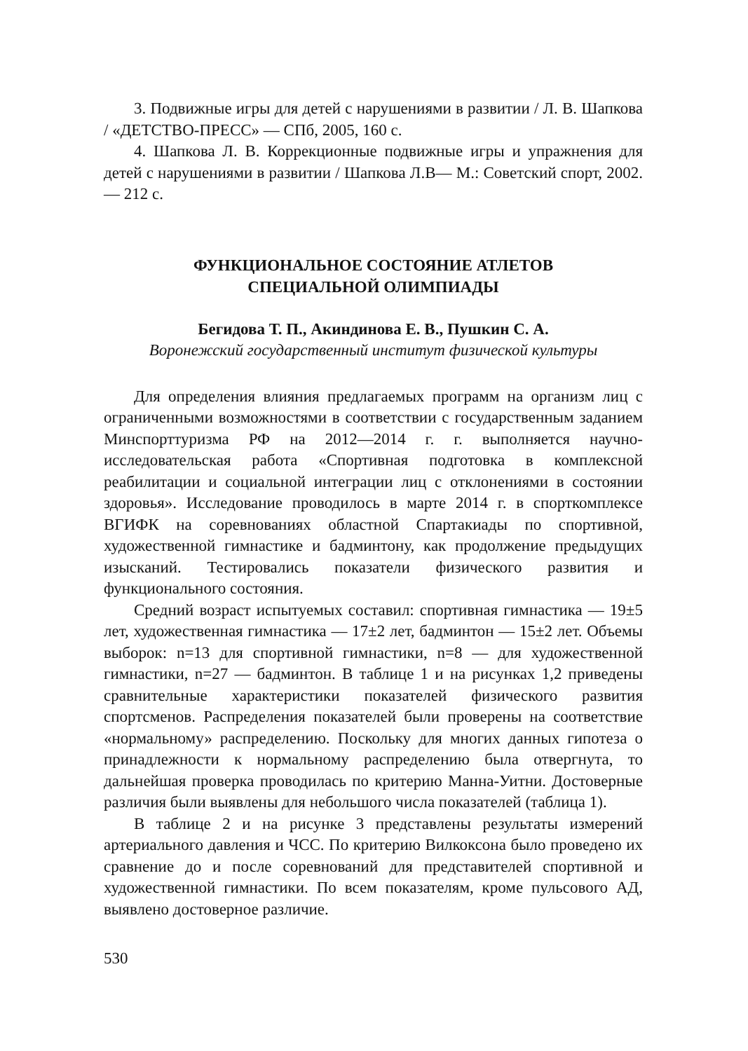3. Подвижные игры для детей с нарушениями в развитии / Л. В. Шапкова / «ДЕТСТВО-ПРЕСС» — СПб, 2005, 160 с.
4. Шапкова Л. В. Коррекционные подвижные игры и упражнения для детей с нарушениями в развитии / Шапкова Л.В— М.: Советский спорт, 2002. — 212 с.
ФУНКЦИОНАЛЬНОЕ СОСТОЯНИЕ АТЛЕТОВ
СПЕЦИАЛЬНОЙ ОЛИМПИАДЫ
Бегидова Т. П., Акиндинова Е. В., Пушкин С. А.
Воронежский государственный институт физической культуры
Для определения влияния предлагаемых программ на организм лиц с ограниченными возможностями в соответствии с государственным заданием Минспорттуризма РФ на 2012—2014 г. г. выполняется научно-исследовательская работа «Спортивная подготовка в комплексной реабилитации и социальной интеграции лиц с отклонениями в состоянии здоровья». Исследование проводилось в марте 2014 г. в спорткомплексе ВГИФК на соревнованиях областной Спартакиады по спортивной, художественной гимнастике и бадминтону, как продолжение предыдущих изысканий. Тестировались показатели физического развития и функционального состояния.
Средний возраст испытуемых составил: спортивная гимнастика — 19±5 лет, художественная гимнастика — 17±2 лет, бадминтон — 15±2 лет. Объемы выборок: n=13 для спортивной гимнастики, n=8 — для художественной гимнастики, n=27 — бадминтон. В таблице 1 и на рисунках 1,2 приведены сравнительные характеристики показателей физического развития спортсменов. Распределения показателей были проверены на соответствие «нормальному» распределению. Поскольку для многих данных гипотеза о принадлежности к нормальному распределению была отвергнута, то дальнейшая проверка проводилась по критерию Манна-Уитни. Достоверные различия были выявлены для небольшого числа показателей (таблица 1).
В таблице 2 и на рисунке 3 представлены результаты измерений артериального давления и ЧСС. По критерию Вилкоксона было проведено их сравнение до и после соревнований для представителей спортивной и художественной гимнастики. По всем показателям, кроме пульсового АД, выявлено достоверное различие.
530